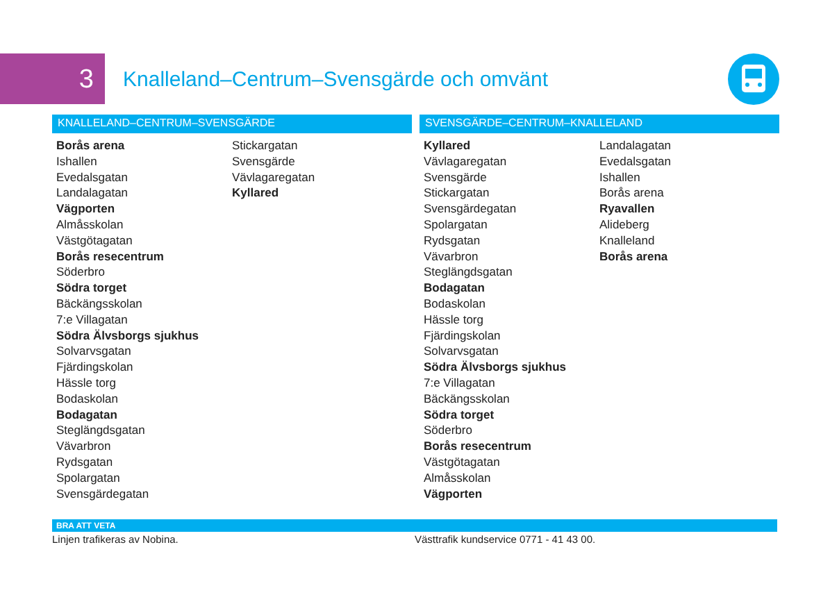3
Knalleland–Centrum–Svensgärde och omvänt
KNALLELAND–CENTRUM–SVENSGÄRDE
Borås arena
Ishallen
Evedalsgatan
Landalagatan
Vägporten
Almåsskolan
Västgötagatan
Borås resecentrum
Söderbro
Södra torget
Bäckängsskolan
7:e Villagatan
Södra Älvsborgs sjukhus
Solvarvsgatan
Fjärdingskolan
Hässle torg
Bodaskolan
Bodagatan
Steglängdsgatan
Vävarbron
Rydsgatan
Spolargatan
Svensgärdegatan
Stickargatan
Svensgärde
Vävlagaregatan
Kyllared
SVENSGÄRDE–CENTRUM–KNALLELAND
Kyllared
Vävlagaregatan
Svensgärde
Stickargatan
Svensgärdegatan
Spolargatan
Rydsgatan
Vävarbron
Steglängdsgatan
Bodagatan
Bodaskolan
Hässle torg
Fjärdingskolan
Solvarvsgatan
Södra Älvsborgs sjukhus
7:e Villagatan
Bäckängsskolan
Södra torget
Söderbro
Borås resecentrum
Västgötagatan
Almåsskolan
Vägporten
Landalagatan
Evedalsgatan
Ishallen
Borås arena
Ryavallen
Alideberg
Knalleland
Borås arena
BRA ATT VETA
Linjen trafikeras av Nobina. Västtrafik kundservice 0771 - 41 43 00.